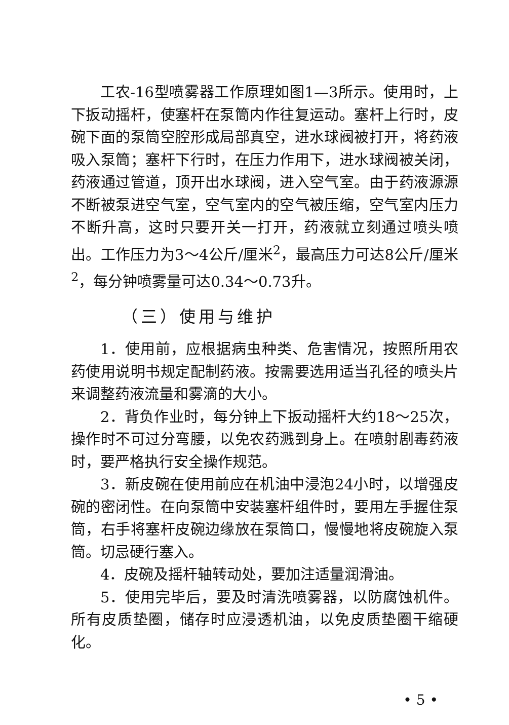工农-16型喷雾器工作原理如图1—3所示。使用时，上下扳动摇杆，使塞杆在泵筒内作往复运动。塞杆上行时，皮碗下面的泵筒空腔形成局部真空，进水球阀被打开，将药液吸入泵筒；塞杆下行时，在压力作用下，进水球阀被关闭，药液通过管道，顶开出水球阀，进入空气室。由于药液源源不断被泵进空气室，空气室内的空气被压缩，空气室内压力不断升高，这时只要开关一打开，药液就立刻通过喷头喷出。工作压力为3～4公斤/厘米<sup>2</sup>，最高压力可达8公斤/厘米<sup>2</sup>，每分钟喷雾量可达0.34～0.73升。
（三）使用与维护
1．使用前，应根据病虫种类、危害情况，按照所用农药使用说明书规定配制药液。按需要选用适当孔径的喷头片来调整药液流量和雾滴的大小。
2．背负作业时，每分钟上下扳动摇杆大约18～25次，操作时不可过分弯腰，以免农药溅到身上。在喷射剧毒药液时，要严格执行安全操作规范。
3．新皮碗在使用前应在机油中浸泡24小时，以增强皮碗的密闭性。在向泵筒中安装塞杆组件时，要用左手握住泵筒，右手将塞杆皮碗边缘放在泵筒口，慢慢地将皮碗旋入泵筒。切忌硬行塞入。
4．皮碗及摇杆轴转动处，要加注适量润滑油。
5．使用完毕后，要及时清洗喷雾器，以防腐蚀机件。所有皮质垫圈，储存时应浸透机油，以免皮质垫圈干缩硬化。
• 5 •